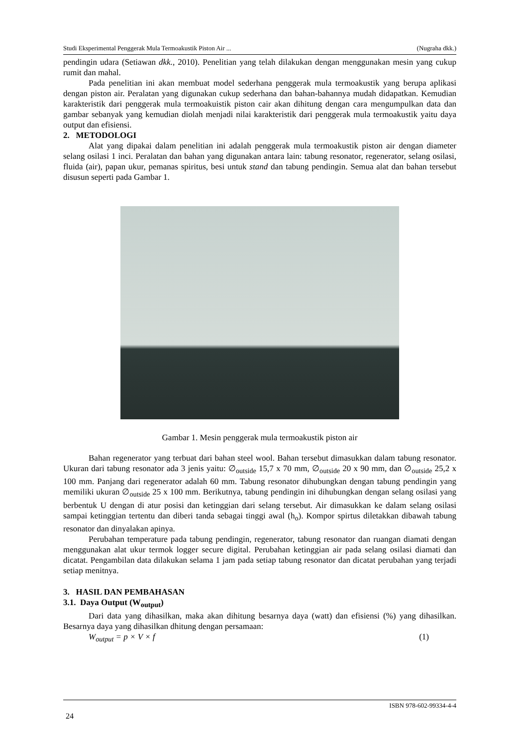Studi Eksperimental Penggerak Mula Termoakustik Piston Air ... (Nugraha dkk.)
pendingin udara (Setiawan dkk., 2010). Penelitian yang telah dilakukan dengan menggunakan mesin yang cukup rumit dan mahal.
Pada penelitian ini akan membuat model sederhana penggerak mula termoakustik yang berupa aplikasi dengan piston air. Peralatan yang digunakan cukup sederhana dan bahan-bahannya mudah didapatkan. Kemudian karakteristik dari penggerak mula termoakuistik piston cair akan dihitung dengan cara mengumpulkan data dan gambar sebanyak yang kemudian diolah menjadi nilai karakteristik dari penggerak mula termoakustik yaitu daya output dan efisiensi.
2. METODOLOGI
Alat yang dipakai dalam penelitian ini adalah penggerak mula termoakustik piston air dengan diameter selang osilasi 1 inci. Peralatan dan bahan yang digunakan antara lain: tabung resonator, regenerator, selang osilasi, fluida (air), papan ukur, pemanas spiritus, besi untuk stand dan tabung pendingin. Semua alat dan bahan tersebut disusun seperti pada Gambar 1.
Gambar 1. Mesin penggerak mula termoakustik piston air
Bahan regenerator yang terbuat dari bahan steel wool. Bahan tersebut dimasukkan dalam tabung resonator. Ukuran dari tabung resonator ada 3 jenis yaitu: ∅<sub>outside</sub> 15,7 x 70 mm, ∅<sub>outside</sub> 20 x 90 mm, dan ∅<sub>outside</sub> 25,2 x 100 mm. Panjang dari regenerator adalah 60 mm. Tabung resonator dihubungkan dengan tabung pendingin yang memiliki ukuran ∅<sub>outside</sub> 25 x 100 mm. Berikutnya, tabung pendingin ini dihubungkan dengan selang osilasi yang berbentuk U dengan di atur posisi dan ketinggian dari selang tersebut. Air dimasukkan ke dalam selang osilasi sampai ketinggian tertentu dan diberi tanda sebagai tinggi awal (h<sub>o</sub>). Kompor spirtus diletakkan dibawah tabung resonator dan dinyalakan apinya.
Perubahan temperature pada tabung pendingin, regenerator, tabung resonator dan ruangan diamati dengan menggunakan alat ukur termok logger secure digital. Perubahan ketinggian air pada selang osilasi diamati dan dicatat. Pengambilan data dilakukan selama 1 jam pada setiap tabung resonator dan dicatat perubahan yang terjadi setiap menitnya.
3. HASIL DAN PEMBAHASAN
3.1. Daya Output (W<sub>output</sub>)
Dari data yang dihasilkan, maka akan dihitung besarnya daya (watt) dan efisiensi (%) yang dihasilkan. Besarnya daya yang dihasilkan dhitung dengan persamaan:
W<sub>output</sub> = p × V × f (1)
ISBN 978-602-99334-4-4
24